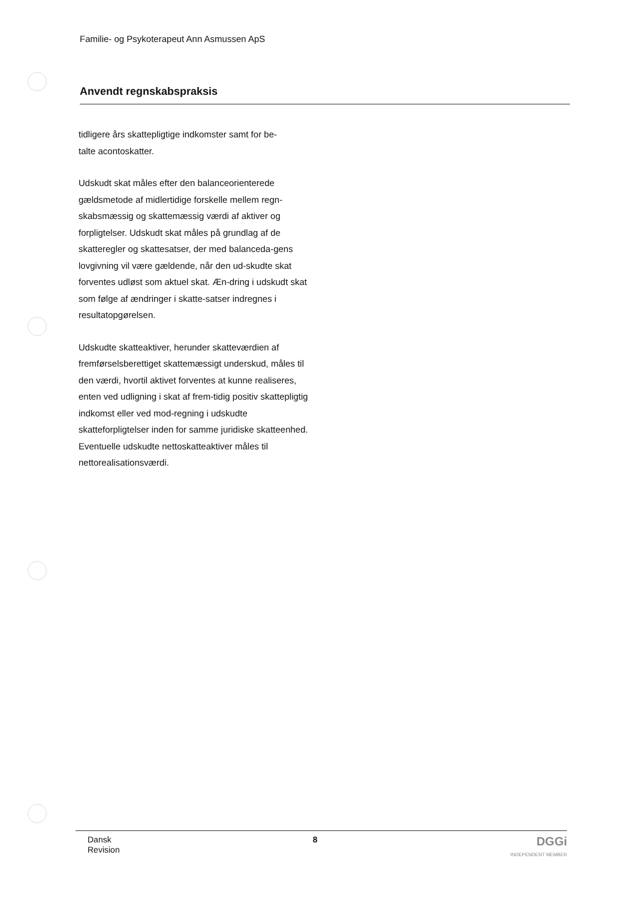Familie- og Psykoterapeut Ann Asmussen ApS
Anvendt regnskabspraksis
tidligere års skattepligtige indkomster samt for be-
talte acontoskatter.
Udskudt skat måles efter den balanceorienterede gældsmetode af midlertidige forskelle mellem regn-skabsmæssig og skattemæssig værdi af aktiver og forpligtelser. Udskudt skat måles på grundlag af de skatteregler og skattesatser, der med balanceda-gens lovgivning vil være gældende, når den ud-skudte skat forventes udløst som aktuel skat. Æn-dring i udskudt skat som følge af ændringer i skatte-satser indregnes i resultatopgørelsen.
Udskudte skatteaktiver, herunder skatteværdien af fremførselsberettiget skattemæssigt underskud, måles til den værdi, hvortil aktivet forventes at kunne realiseres, enten ved udligning i skat af frem-tidig positiv skattepligtig indkomst eller ved mod-regning i udskudte skatteforpligtelser inden for samme juridiske skatteenhed. Eventuelle udskudte nettoskatteaktiver måles til nettorealisationsværdi.
Dansk
Revision
8
DGGi
INDEPENDENT MEMBER